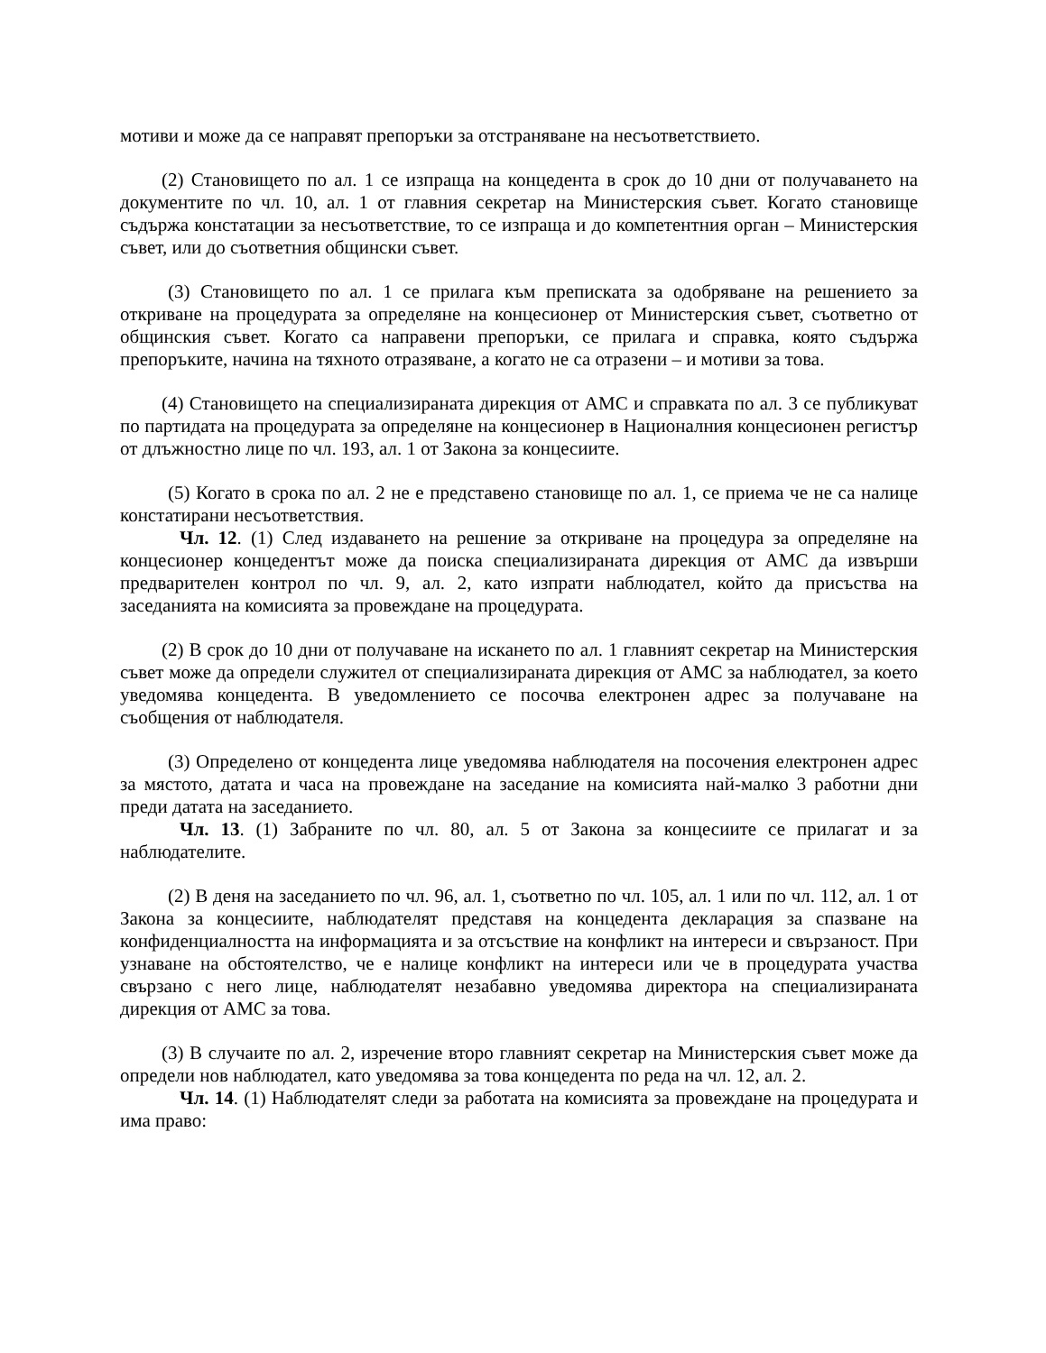мотиви и може да се направят препоръки за отстраняване на несъответствието.
(2) Становището по ал. 1 се изпраща на концедента в срок до 10 дни от получаването на документите по чл. 10, ал. 1 от главния секретар на Министерския съвет. Когато становище съдържа констатации за несъответствие, то се изпраща и до компетентния орган – Министерския съвет, или до съответния общински съвет.
(3) Становището по ал. 1 се прилага към преписката за одобряване на решението за откриване на процедурата за определяне на концесионер от Министерския съвет, съответно от общинския съвет. Когато са направени препоръки, се прилага и справка, която съдържа препоръките, начина на тяхното отразяване, а когато не са отразени – и мотиви за това.
(4) Становището на специализираната дирекция от АМС и справката по ал. 3 се публикуват по партидата на процедурата за определяне на концесионер в Националния концесионен регистър от длъжностно лице по чл. 193, ал. 1 от Закона за концесиите.
(5) Когато в срока по ал. 2 не е представено становище по ал. 1, се приема че не са налице констатирани несъответствия.
Чл. 12. (1) След издаването на решение за откриване на процедура за определяне на концесионер концедентът може да поиска специализираната дирекция от АМС да извърши предварителен контрол по чл. 9, ал. 2, като изпрати наблюдател, който да присъства на заседанията на комисията за провеждане на процедурата.
(2) В срок до 10 дни от получаване на искането по ал. 1 главният секретар на Министерския съвет може да определи служител от специализираната дирекция от АМС за наблюдател, за което уведомява концедента. В уведомлението се посочва електронен адрес за получаване на съобщения от наблюдателя.
(3) Определено от концедента лице уведомява наблюдателя на посочения електронен адрес за мястото, датата и часа на провеждане на заседание на комисията най-малко 3 работни дни преди датата на заседанието.
Чл. 13. (1) Забраните по чл. 80, ал. 5 от Закона за концесиите се прилагат и за наблюдателите.
(2) В деня на заседанието по чл. 96, ал. 1, съответно по чл. 105, ал. 1 или по чл. 112, ал. 1 от Закона за концесиите, наблюдателят представя на концедента декларация за спазване на конфиденциалността на информацията и за отсъствие на конфликт на интереси и свързаност. При узнаване на обстоятелство, че е налице конфликт на интереси или че в процедурата участва свързано с него лице, наблюдателят незабавно уведомява директора на специализираната дирекция от АМС за това.
(3) В случаите по ал. 2, изречение второ главният секретар на Министерския съвет може да определи нов наблюдател, като уведомява за това концедента по реда на чл. 12, ал. 2.
Чл. 14. (1) Наблюдателят следи за работата на комисията за провеждане на процедурата и има право: